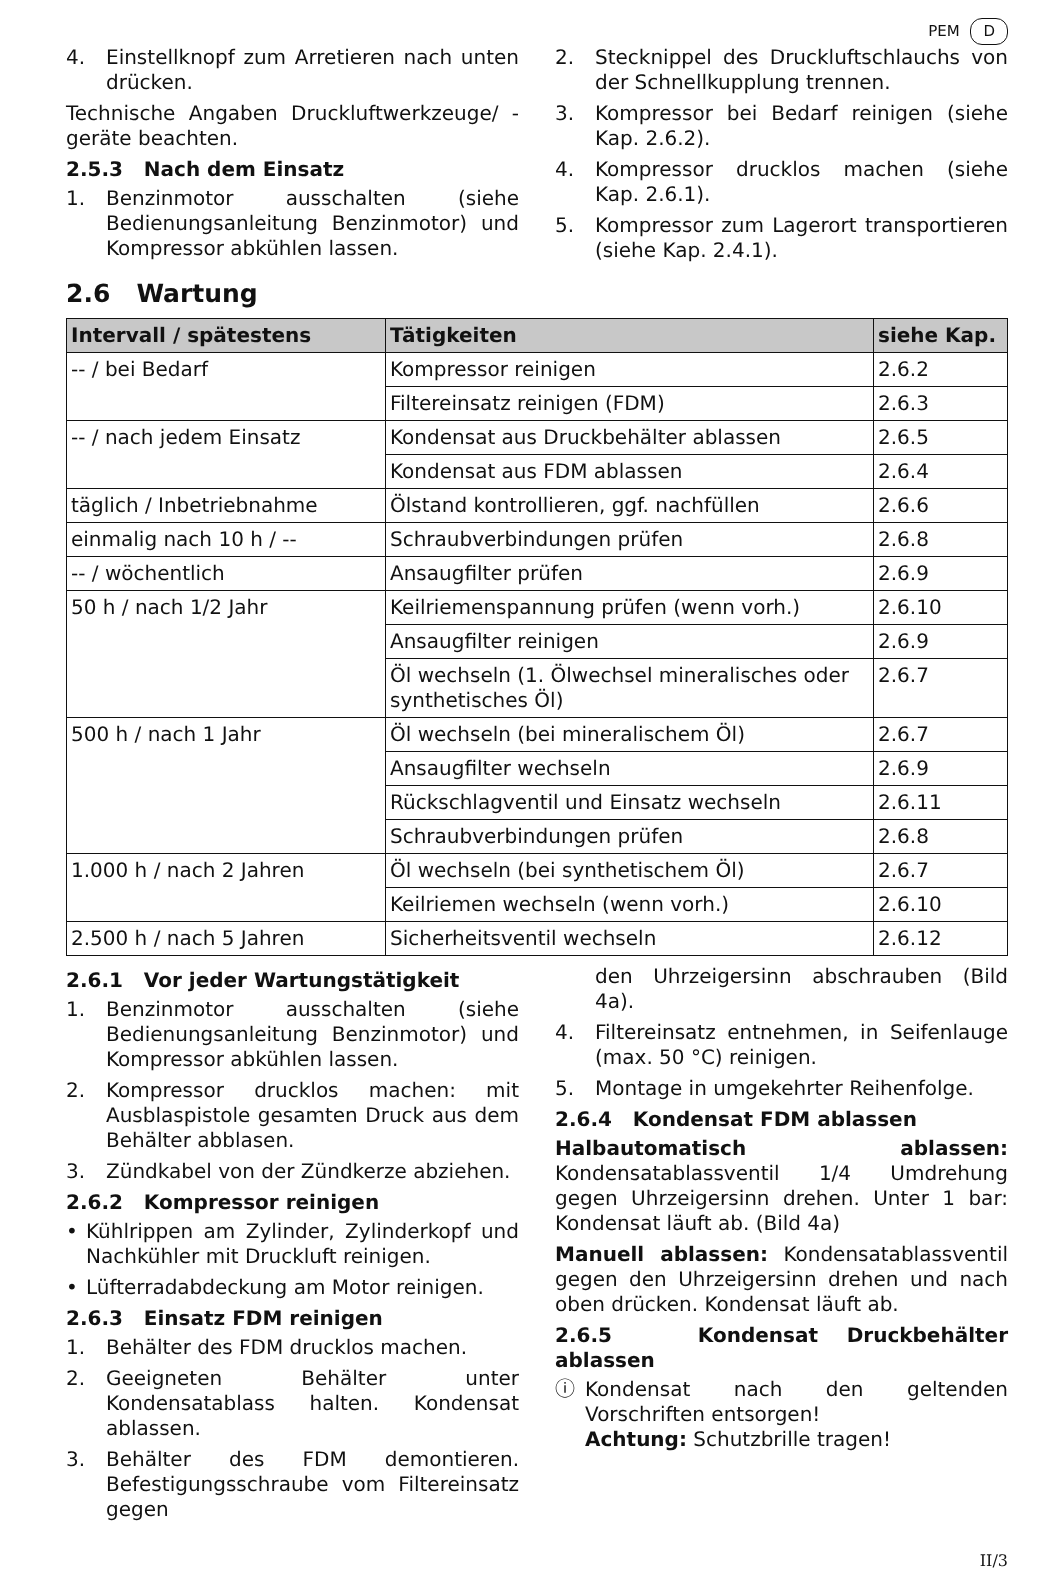PEM D
4. Einstellknopf zum Arretieren nach unten drücken.
Technische Angaben Druckluftwerkzeuge/ -geräte beachten.
2.5.3 Nach dem Einsatz
1. Benzinmotor ausschalten (siehe Bedienungsanleitung Benzinmotor) und Kompressor abkühlen lassen.
2. Stecknippel des Druckluftschlauchs von der Schnellkupplung trennen.
3. Kompressor bei Bedarf reinigen (siehe Kap. 2.6.2).
4. Kompressor drucklos machen (siehe Kap. 2.6.1).
5. Kompressor zum Lagerort transportieren (siehe Kap. 2.4.1).
2.6 Wartung
| Intervall / spätestens | Tätigkeiten | siehe Kap. |
| --- | --- | --- |
| -- / bei Bedarf | Kompressor reinigen | 2.6.2 |
| | Filtereinsatz reinigen (FDM) | 2.6.3 |
| -- / nach jedem Einsatz | Kondensat aus Druckbehälter ablassen | 2.6.5 |
| | Kondensat aus FDM ablassen | 2.6.4 |
| täglich / Inbetriebnahme | Ölstand kontrollieren, ggf. nachfüllen | 2.6.6 |
| einmalig nach 10 h / -- | Schraubverbindungen prüfen | 2.6.8 |
| -- / wöchentlich | Ansaugfilter prüfen | 2.6.9 |
| 50 h / nach 1/2 Jahr | Keilriemenspannung prüfen (wenn vorh.) | 2.6.10 |
| | Ansaugfilter reinigen | 2.6.9 |
| | Öl wechseln (1. Ölwechsel mineralisches oder synthetisches Öl) | 2.6.7 |
| 500 h / nach 1 Jahr | Öl wechseln (bei mineralischem Öl) | 2.6.7 |
| | Ansaugfilter wechseln | 2.6.9 |
| | Rückschlagventil und Einsatz wechseln | 2.6.11 |
| | Schraubverbindungen prüfen | 2.6.8 |
| 1.000 h / nach 2 Jahren | Öl wechseln (bei synthetischem Öl) | 2.6.7 |
| | Keilriemen wechseln (wenn vorh.) | 2.6.10 |
| 2.500 h / nach 5 Jahren | Sicherheitsventil wechseln | 2.6.12 |
2.6.1 Vor jeder Wartungstätigkeit
1. Benzinmotor ausschalten (siehe Bedienungsanleitung Benzinmotor) und Kompressor abkühlen lassen.
2. Kompressor drucklos machen: mit Ausblaspistole gesamten Druck aus dem Behälter abblasen.
3. Zündkabel von der Zündkerze abziehen.
2.6.2 Kompressor reinigen
• Kühlrippen am Zylinder, Zylinderkopf und Nachkühler mit Druckluft reinigen.
• Lüfterradabdeckung am Motor reinigen.
2.6.3 Einsatz FDM reinigen
1. Behälter des FDM drucklos machen.
2. Geeigneten Behälter unter Kondensatablass halten. Kondensat ablassen.
3. Behälter des FDM demontieren. Befestigungsschraube vom Filtereinsatz gegen
den Uhrzeigersinn abschrauben (Bild 4a).
4. Filtereinsatz entnehmen, in Seifenlauge (max. 50 °C) reinigen.
5. Montage in umgekehrter Reihenfolge.
2.6.4 Kondensat FDM ablassen
Halbautomatisch ablassen: Kondensatablassventil 1/4 Umdrehung gegen Uhrzeigersinn drehen. Unter 1 bar: Kondensat läuft ab. (Bild 4a)
Manuell ablassen: Kondensatablassventil gegen den Uhrzeigersinn drehen und nach oben drücken. Kondensat läuft ab.
2.6.5 Kondensat Druckbehälter ablassen
ⓘ Kondensat nach den geltenden Vorschriften entsorgen!
Achtung: Schutzbrille tragen!
II/3